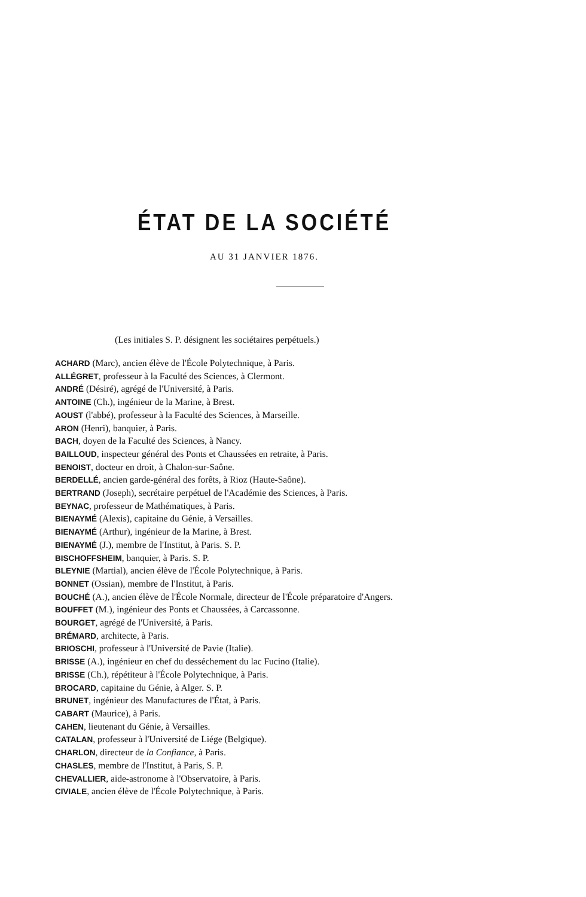ÉTAT DE LA SOCIÉTÉ
AU 31 JANVIER 1876.
(Les initiales S. P. désignent les sociétaires perpétuels.)
ACHARD (Marc), ancien élève de l'École Polytechnique, à Paris.
ALLÉGRET, professeur à la Faculté des Sciences, à Clermont.
ANDRÉ (Désiré), agrégé de l'Université, à Paris.
ANTOINE (Ch.), ingénieur de la Marine, à Brest.
AOUST (l'abbé), professeur à la Faculté des Sciences, à Marseille.
ARON (Henri), banquier, à Paris.
BACH, doyen de la Faculté des Sciences, à Nancy.
BAILLOUD, inspecteur général des Ponts et Chaussées en retraite, à Paris.
BENOIST, docteur en droit, à Chalon-sur-Saône.
BERDELLÉ, ancien garde-général des forêts, à Rioz (Haute-Saône).
BERTRAND (Joseph), secrétaire perpétuel de l'Académie des Sciences, à Paris.
BEYNAC, professeur de Mathématiques, à Paris.
BIENAYMÉ (Alexis), capitaine du Génie, à Versailles.
BIENAYMÉ (Arthur), ingénieur de la Marine, à Brest.
BIENAYMÉ (J.), membre de l'Institut, à Paris. S. P.
BISCHOFFSHEIM, banquier, à Paris. S. P.
BLEYNIE (Martial), ancien élève de l'École Polytechnique, à Paris.
BONNET (Ossian), membre de l'Institut, à Paris.
BOUCHÉ (A.), ancien élève de l'École Normale, directeur de l'École préparatoire d'Angers.
BOUFFET (M.), ingénieur des Ponts et Chaussées, à Carcassonne.
BOURGET, agrégé de l'Université, à Paris.
BRÉMARD, architecte, à Paris.
BRIOSCHI, professeur à l'Université de Pavie (Italie).
BRISSE (A.), ingénieur en chef du desséchement du lac Fucino (Italie).
BRISSE (Ch.), répétiteur à l'École Polytechnique, à Paris.
BROCARD, capitaine du Génie, à Alger. S. P.
BRUNET, ingénieur des Manufactures de l'État, à Paris.
CABART (Maurice), à Paris.
CAHEN, lieutenant du Génie, à Versailles.
CATALAN, professeur à l'Université de Liége (Belgique).
CHARLON, directeur de la Confiance, à Paris.
CHASLES, membre de l'Institut, à Paris, S. P.
CHEVALLIER, aide-astronome à l'Observatoire, à Paris.
CIVIALE, ancien élève de l'École Polytechnique, à Paris.